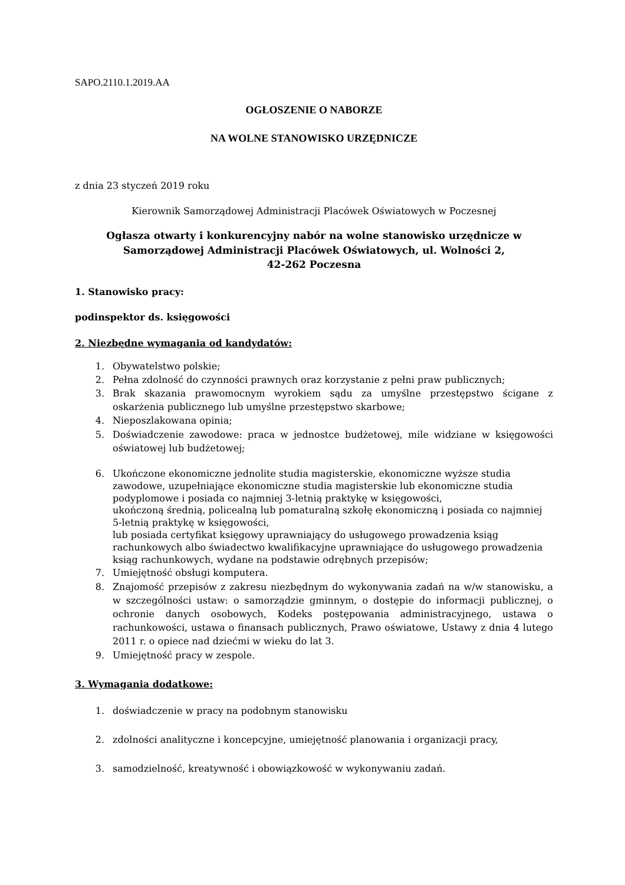SAPO.2110.1.2019.AA
OGŁOSZENIE O NABORZE
NA WOLNE STANOWISKO URZĘDNICZE
z dnia 23 styczeń 2019 roku
Kierownik Samorządowej Administracji Placówek Oświatowych w Poczesnej
Ogłasza otwarty i konkurencyjny nabór na wolne stanowisko urzędnicze w
Samorządowej Administracji Placówek Oświatowych, ul. Wolności 2,
42-262 Poczesna
1. Stanowisko pracy:
podinspektor ds. księgowości
2. Niezbędne wymagania od kandydatów:
1. Obywatelstwo polskie;
2. Pełna zdolność do czynności prawnych oraz korzystanie z pełni praw publicznych;
3. Brak skazania prawomocnym wyrokiem sądu za umyślne przestępstwo ścigane z oskarżenia publicznego lub umyślne przestępstwo skarbowe;
4. Nieposzlakowana opinia;
5. Doświadczenie zawodowe: praca w jednostce budżetowej, mile widziane w księgowości oświatowej lub budżetowej;
6. Ukończone ekonomiczne jednolite studia magisterskie, ekonomiczne wyższe studia zawodowe, uzupełniające ekonomiczne studia magisterskie lub ekonomiczne studia podyplomowe i posiada co najmniej 3-letnią praktykę w księgowości,
ukończoną średnią, policealną lub pomaturalną szkołę ekonomiczną i posiada co najmniej 5-letnią praktykę w księgowości,
lub posiada certyfikat księgowy uprawniający do usługowego prowadzenia ksiąg rachunkowych albo świadectwo kwalifikacyjne uprawniające do usługowego prowadzenia ksiąg rachunkowych, wydane na podstawie odrębnych przepisów;
7. Umiejętność obsługi komputera.
8. Znajomość przepisów z zakresu niezbędnym do wykonywania zadań na w/w stanowisku, a w szczególności ustaw: o samorządzie gminnym, o dostępie do informacji publicznej, o ochronie danych osobowych, Kodeks postępowania administracyjnego, ustawa o rachunkowości, ustawa o finansach publicznych, Prawo oświatowe, Ustawy z dnia 4 lutego 2011 r. o opiece nad dziećmi w wieku do lat 3.
9. Umiejętność pracy w zespole.
3. Wymagania dodatkowe:
1. doświadczenie w pracy na podobnym stanowisku
2. zdolności analityczne i koncepcyjne, umiejętność planowania i organizacji pracy,
3. samodzielność, kreatywność i obowiązkowość w wykonywaniu zadań.